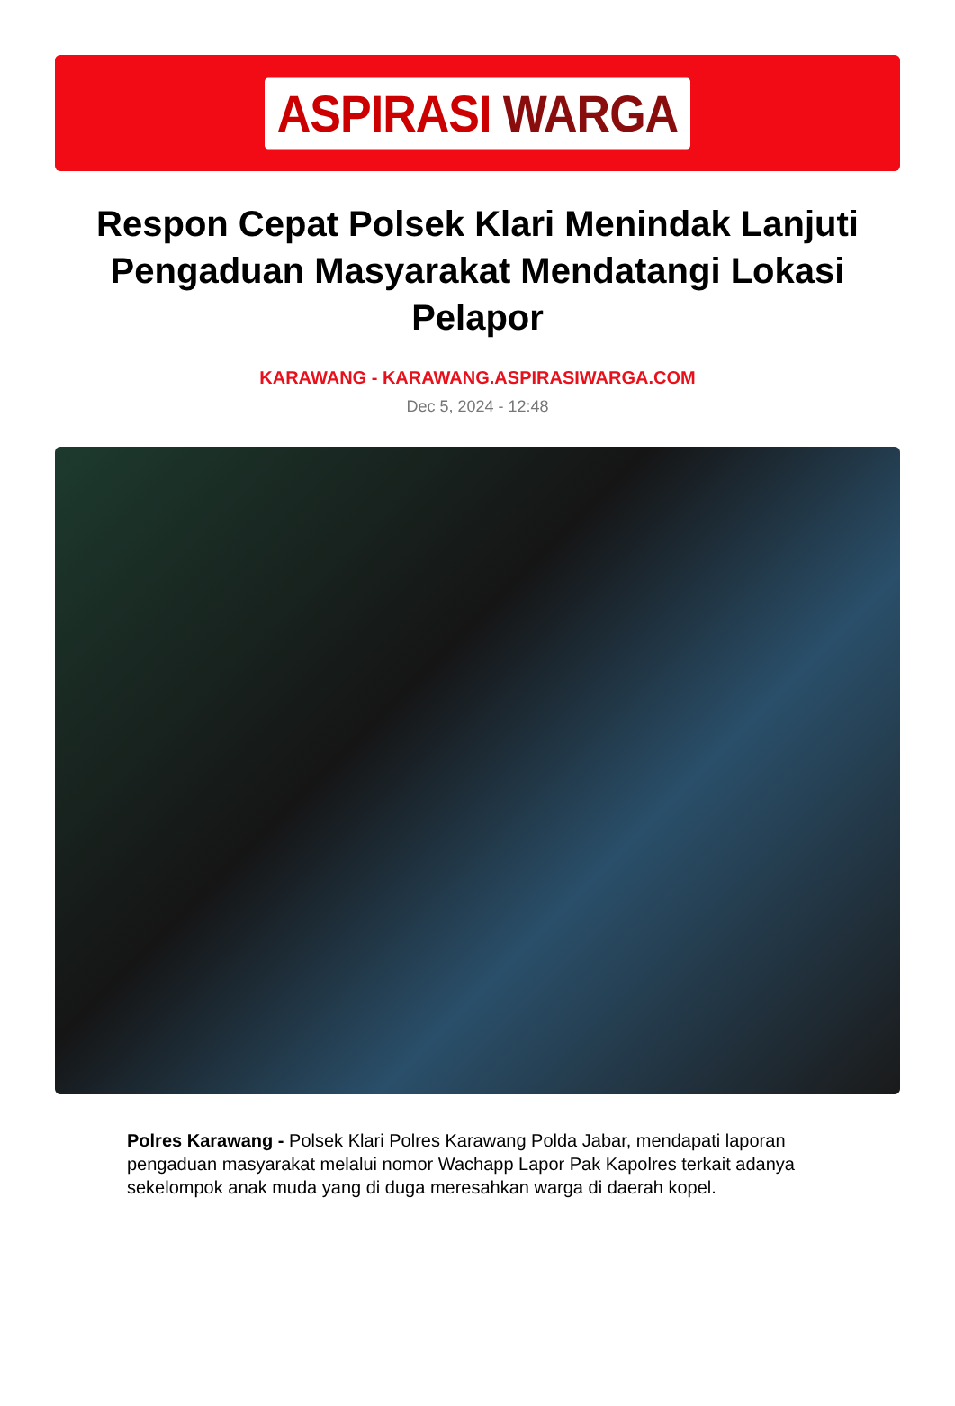ASPIRASI WARGA
Respon Cepat Polsek Klari Menindak Lanjuti Pengaduan Masyarakat Mendatangi Lokasi Pelapor
KARAWANG - KARAWANG.ASPIRASIWARGA.COM
Dec 5, 2024 - 12:48
Polres Karawang - Polsek Klari Polres Karawang Polda Jabar, mendapati laporan pengaduan masyarakat melalui nomor Wachapp Lapor Pak Kapolres terkait adanya sekelompok anak muda yang di duga meresahkan warga di daerah kopel.